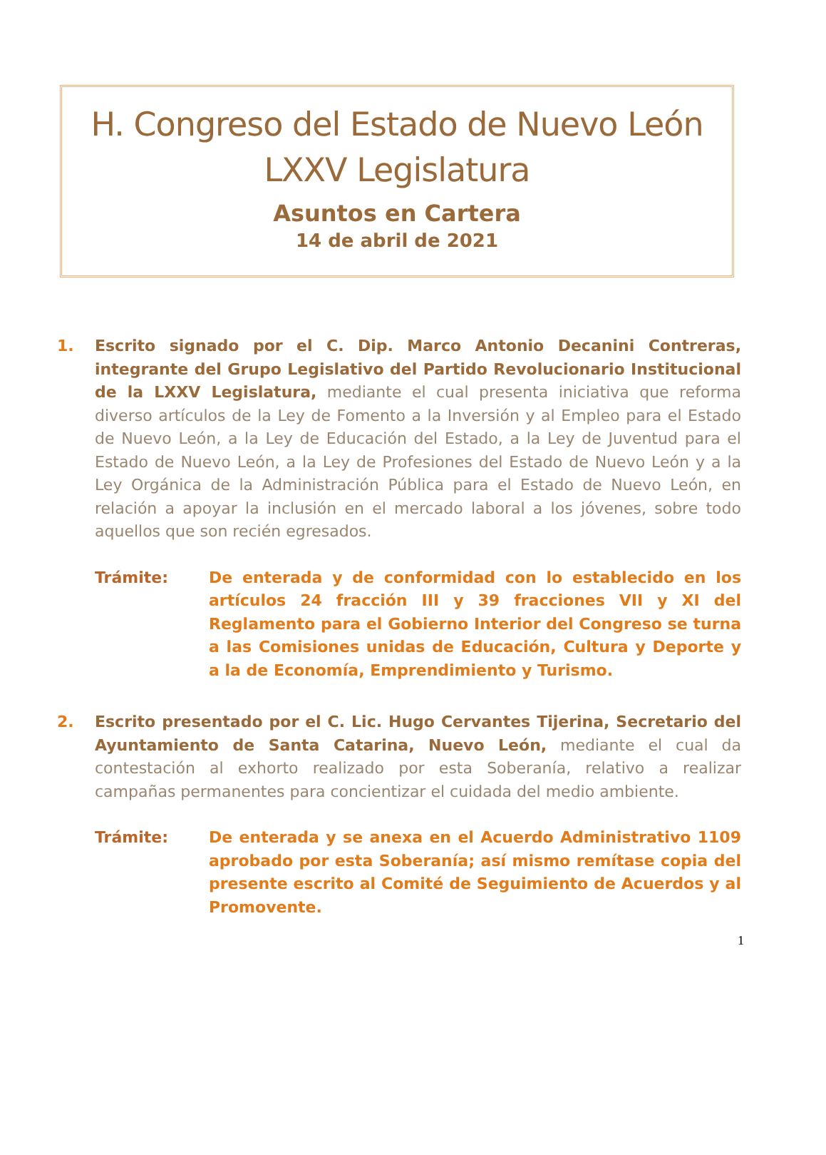H. Congreso del Estado de Nuevo León
LXXV Legislatura
Asuntos en Cartera
14 de abril de 2021
1. Escrito signado por el C. Dip. Marco Antonio Decanini Contreras, integrante del Grupo Legislativo del Partido Revolucionario Institucional de la LXXV Legislatura, mediante el cual presenta iniciativa que reforma diverso artículos de la Ley de Fomento a la Inversión y al Empleo para el Estado de Nuevo León, a la Ley de Educación del Estado, a la Ley de Juventud para el Estado de Nuevo León, a la Ley de Profesiones del Estado de Nuevo León y a la Ley Orgánica de la Administración Pública para el Estado de Nuevo León, en relación a apoyar la inclusión en el mercado laboral a los jóvenes, sobre todo aquellos que son recién egresados.
Trámite: De enterada y de conformidad con lo establecido en los artículos 24 fracción III y 39 fracciones VII y XI del Reglamento para el Gobierno Interior del Congreso se turna a las Comisiones unidas de Educación, Cultura y Deporte y a la de Economía, Emprendimiento y Turismo.
2. Escrito presentado por el C. Lic. Hugo Cervantes Tijerina, Secretario del Ayuntamiento de Santa Catarina, Nuevo León, mediante el cual da contestación al exhorto realizado por esta Soberanía, relativo a realizar campañas permanentes para concientizar el cuidada del medio ambiente.
Trámite: De enterada y se anexa en el Acuerdo Administrativo 1109 aprobado por esta Soberanía; así mismo remítase copia del presente escrito al Comité de Seguimiento de Acuerdos y al Promovente.
1